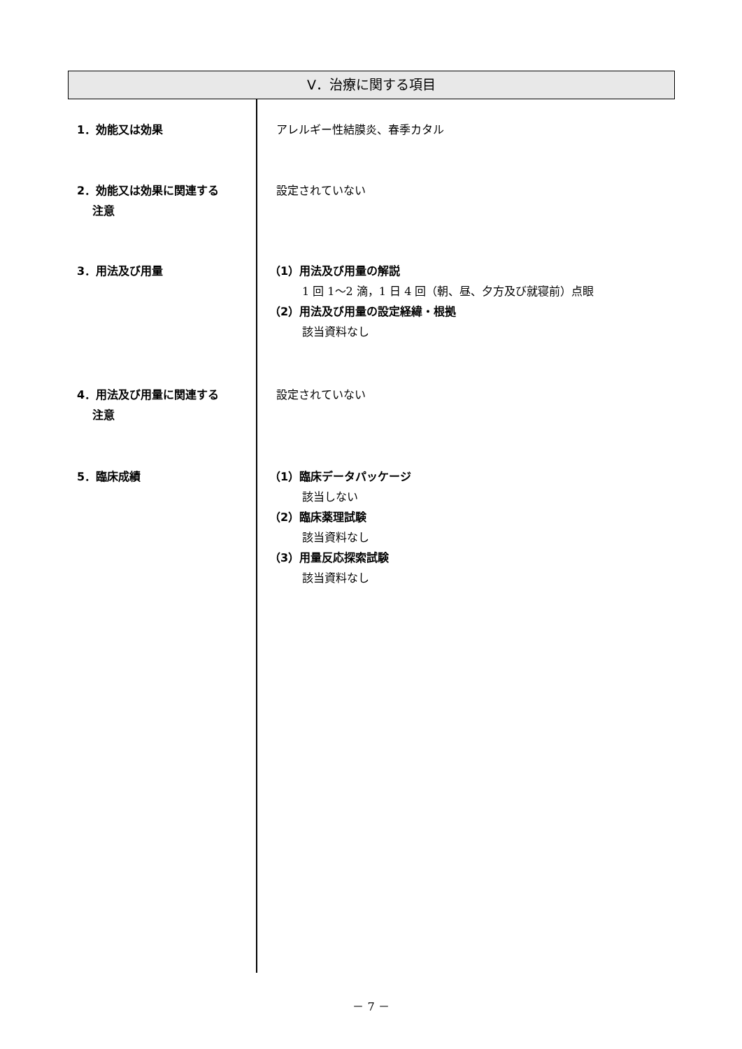Ⅴ．治療に関する項目
1．効能又は効果 アレルギー性結膜炎、春季カタル
2．効能又は効果に関連する
注意
設定されていない
3．用法及び用量 （1）用法及び用量の解説
1 回 1～2 滴，1 日 4 回（朝、昼、夕方及び就寝前）点眼
（2）用法及び用量の設定経緯・根拠
該当資料なし
4．用法及び用量に関連する
注意
設定されていない
5．臨床成績 （1）臨床データパッケージ
該当しない
（2）臨床薬理試験
該当資料なし
（3）用量反応探索試験
該当資料なし
－ 7 －